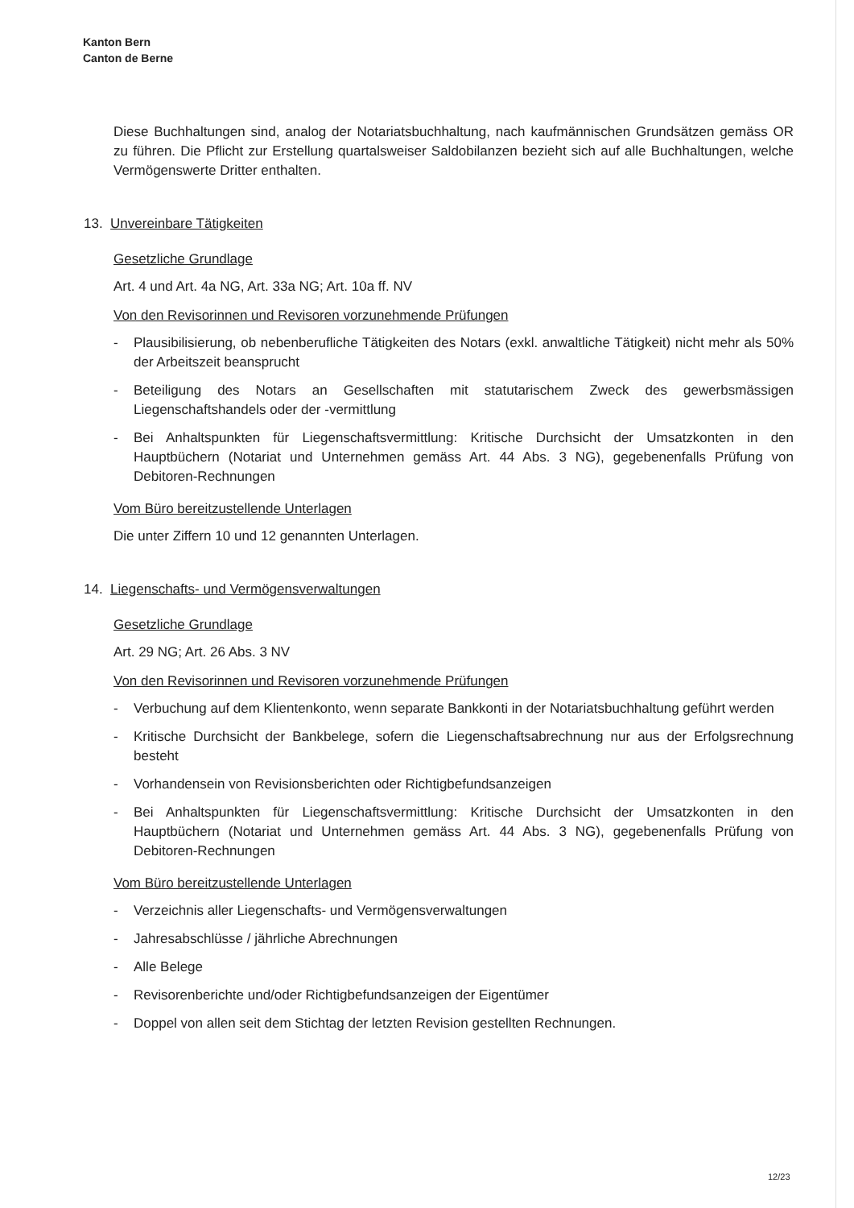Kanton Bern
Canton de Berne
Diese Buchhaltungen sind, analog der Notariatsbuchhaltung, nach kaufmännischen Grundsätzen gemäss OR zu führen. Die Pflicht zur Erstellung quartalsweiser Saldobilanzen bezieht sich auf alle Buchhaltungen, welche Vermögenswerte Dritter enthalten.
13. Unvereinbare Tätigkeiten
Gesetzliche Grundlage
Art. 4 und Art. 4a NG, Art. 33a NG; Art. 10a ff. NV
Von den Revisorinnen und Revisoren vorzunehmende Prüfungen
- Plausibilisierung, ob nebenberufliche Tätigkeiten des Notars (exkl. anwaltliche Tätigkeit) nicht mehr als 50% der Arbeitszeit beansprucht
- Beteiligung des Notars an Gesellschaften mit statutarischem Zweck des gewerbsmässigen Liegenschaftshandels oder der -vermittlung
- Bei Anhaltspunkten für Liegenschaftsvermittlung: Kritische Durchsicht der Umsatzkonten in den Hauptbüchern (Notariat und Unternehmen gemäss Art. 44 Abs. 3 NG), gegebenenfalls Prüfung von Debitoren-Rechnungen
Vom Büro bereitzustellende Unterlagen
Die unter Ziffern 10 und 12 genannten Unterlagen.
14. Liegenschafts- und Vermögensverwaltungen
Gesetzliche Grundlage
Art. 29 NG; Art. 26 Abs. 3 NV
Von den Revisorinnen und Revisoren vorzunehmende Prüfungen
- Verbuchung auf dem Klientenkonto, wenn separate Bankkonti in der Notariatsbuchhaltung geführt werden
- Kritische Durchsicht der Bankbelege, sofern die Liegenschaftsabrechnung nur aus der Erfolgsrechnung besteht
- Vorhandensein von Revisionsberichten oder Richtigbefundsanzeigen
- Bei Anhaltspunkten für Liegenschaftsvermittlung: Kritische Durchsicht der Umsatzkonten in den Hauptbüchern (Notariat und Unternehmen gemäss Art. 44 Abs. 3 NG), gegebenenfalls Prüfung von Debitoren-Rechnungen
Vom Büro bereitzustellende Unterlagen
- Verzeichnis aller Liegenschafts- und Vermögensverwaltungen
- Jahresabschlüsse / jährliche Abrechnungen
- Alle Belege
- Revisorenberichte und/oder Richtigbefundsanzeigen der Eigentümer
- Doppel von allen seit dem Stichtag der letzten Revision gestellten Rechnungen.
12/23